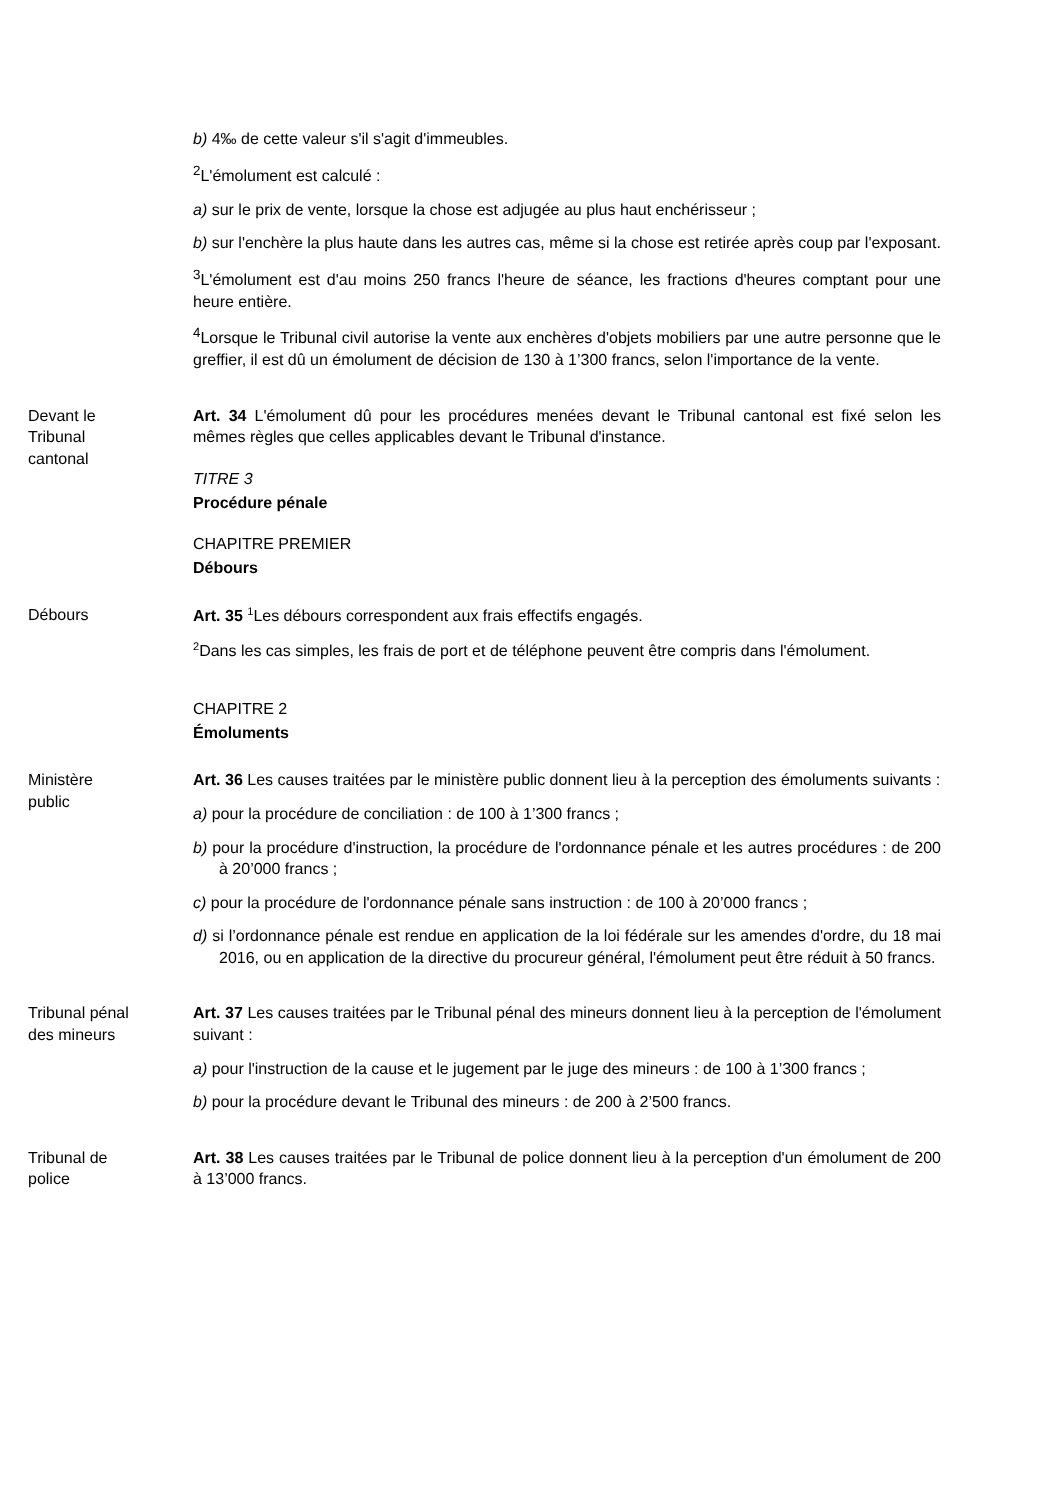b) 4‰ de cette valeur s'il s'agit d'immeubles.
<sup>2</sup> L'émolument est calculé :
a) sur le prix de vente, lorsque la chose est adjugée au plus haut enchérisseur ;
b) sur l'enchère la plus haute dans les autres cas, même si la chose est retirée après coup par l'exposant.
<sup>3</sup> L'émolument est d'au moins 250 francs l'heure de séance, les fractions d'heures comptant pour une heure entière.
<sup>4</sup> Lorsque le Tribunal civil autorise la vente aux enchères d'objets mobiliers par une autre personne que le greffier, il est dû un émolument de décision de 130 à 1’300 francs, selon l'importance de la vente.
Devant le
Tribunal
cantonal
Art. 34 L'émolument dû pour les procédures menées devant le Tribunal cantonal est fixé selon les mêmes règles que celles applicables devant le Tribunal d'instance.
TITRE 3
Procédure pénale
CHAPITRE PREMIER
Débours
Débours Art. 35 1 Les débours correspondent aux frais effectifs engagés.
2 Dans les cas simples, les frais de port et de téléphone peuvent être compris dans l'émolument.
CHAPITRE 2
Émoluments
Ministère
public
Art. 36 Les causes traitées par le ministère public donnent lieu à la perception des émoluments suivants :
a) pour la procédure de conciliation : de 100 à 1’300 francs ;
b) pour la procédure d'instruction, la procédure de l'ordonnance pénale et les autres procédures : de 200 à 20’000 francs ;
c) pour la procédure de l'ordonnance pénale sans instruction : de 100 à 20’000 francs ;
d) si l’ordonnance pénale est rendue en application de la loi fédérale sur les amendes d'ordre, du 18 mai 2016, ou en application de la directive du procureur général, l'émolument peut être réduit à 50 francs.
Tribunal pénal
des mineurs
Art. 37 Les causes traitées par le Tribunal pénal des mineurs donnent lieu à la perception de l'émolument suivant :
a) pour l'instruction de la cause et le jugement par le juge des mineurs : de 100 à 1’300 francs ;
b) pour la procédure devant le Tribunal des mineurs : de 200 à 2’500 francs.
Tribunal de
police
Art. 38 Les causes traitées par le Tribunal de police donnent lieu à la perception d'un émolument de 200 à 13’000 francs.